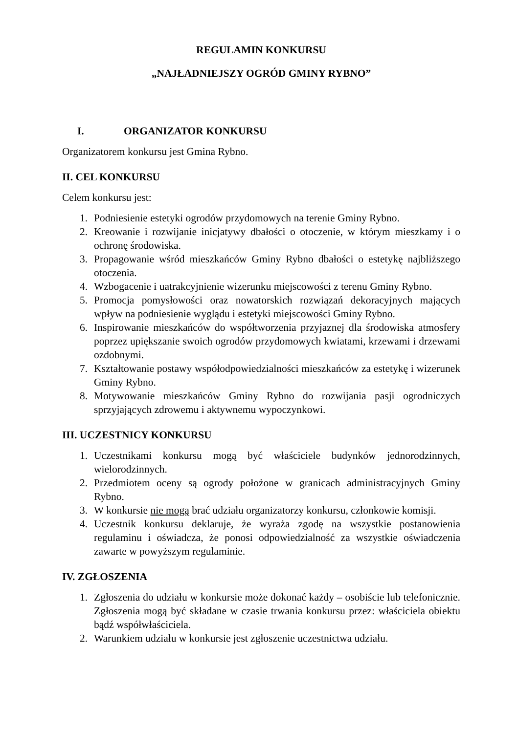REGULAMIN KONKURSU
„NAJŁADNIEJSZY OGRÓD GMINY RYBNO”
I. ORGANIZATOR KONKURSU
Organizatorem konkursu jest Gmina Rybno.
II. CEL KONKURSU
Celem konkursu jest:
1. Podniesienie estetyki ogrodów przydomowych na terenie Gminy Rybno.
2. Kreowanie i rozwijanie inicjatywy dbałości o otoczenie, w którym mieszkamy i o ochronę środowiska.
3. Propagowanie wśród mieszkańców Gminy Rybno dbałości o estetykę najbliższego otoczenia.
4. Wzbogacenie i uatrakcyjnienie wizerunku miejscowości z terenu Gminy Rybno.
5. Promocja pomysłowości oraz nowatorskich rozwiązań dekoracyjnych mających wpływ na podniesienie wyglądu i estetyki miejscowości Gminy Rybno.
6. Inspirowanie mieszkańców do współtworzenia przyjaznej dla środowiska atmosfery poprzez upiększanie swoich ogrodów przydomowych kwiatami, krzewami i drzewami ozdobnymi.
7. Kształtowanie postawy współodpowiedzialności mieszkańców za estetykę i wizerunek Gminy Rybno.
8. Motywowanie mieszkańców Gminy Rybno do rozwijania pasji ogrodniczych sprzyjających zdrowemu i aktywnemu wypoczynkowi.
III. UCZESTNICY KONKURSU
1. Uczestnikami konkursu mogą być właściciele budynków jednorodzinnych, wielorodzinnych.
2. Przedmiotem oceny są ogrody położone w granicach administracyjnych Gminy Rybno.
3. W konkursie nie mogą brać udziału organizatorzy konkursu, członkowie komisji.
4. Uczestnik konkursu deklaruje, że wyraża zgodę na wszystkie postanowienia regulaminu i oświadcza, że ponosi odpowiedzialność za wszystkie oświadczenia zawarte w powyższym regulaminie.
IV. ZGŁOSZENIA
1. Zgłoszenia do udziału w konkursie może dokonać każdy – osobiście lub telefonicznie. Zgłoszenia mogą być składane w czasie trwania konkursu przez: właściciela obiektu bądź współwłaściciela.
2. Warunkiem udziału w konkursie jest zgłoszenie uczestnictwa udziału.